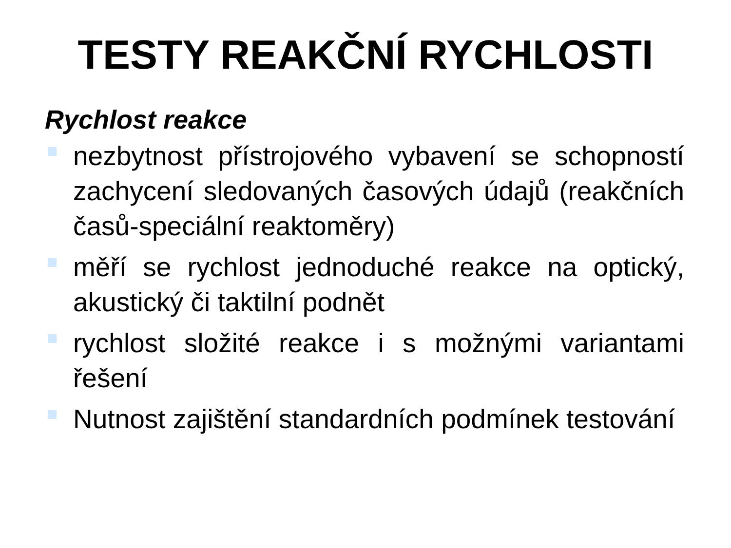TESTY REAKČNÍ RYCHLOSTI
Rychlost reakce
nezbytnost přístrojového vybavení se schopností zachycení sledovaných časových údajů (reakčních časů-speciální reaktoměry)
měří se rychlost jednoduché reakce na optický, akustický či taktilní podnět
rychlost složité reakce i s možnými variantami řešení
Nutnost zajištění standardních podmínek testování